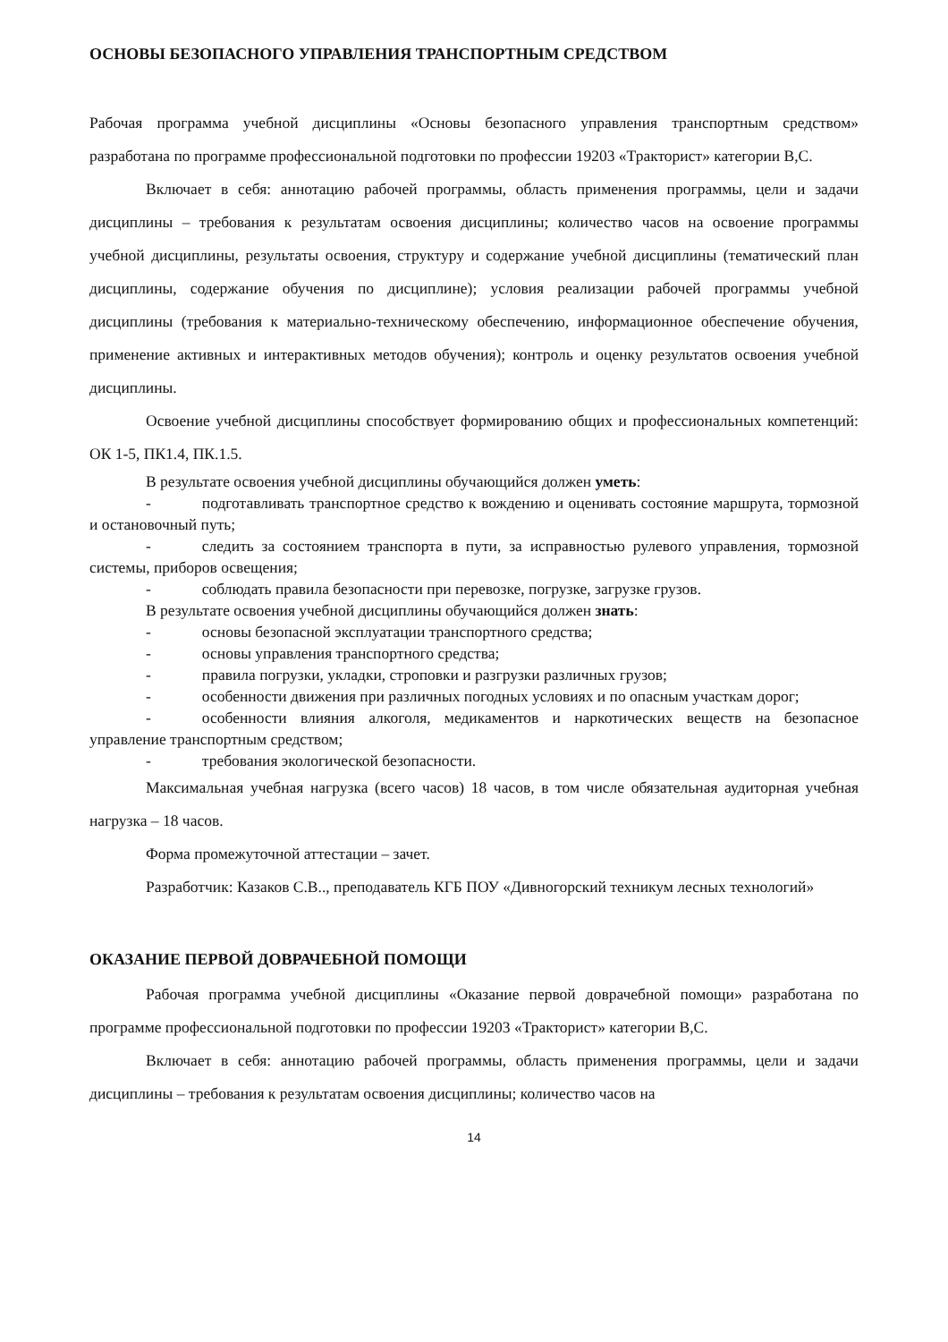ОСНОВЫ БЕЗОПАСНОГО УПРАВЛЕНИЯ ТРАНСПОРТНЫМ СРЕДСТВОМ
Рабочая программа учебной дисциплины «Основы безопасного управления транспортным средством» разработана по программе профессиональной подготовки по профессии 19203 «Тракторист» категории В,С.
Включает в себя: аннотацию рабочей программы, область применения программы, цели и задачи дисциплины – требования к результатам освоения дисциплины; количество часов на освоение программы учебной дисциплины, результаты освоения, структуру и содержание учебной дисциплины (тематический план дисциплины, содержание обучения по дисциплине); условия реализации рабочей программы учебной дисциплины (требования к материально-техническому обеспечению, информационное обеспечение обучения, применение активных и интерактивных методов обучения); контроль и оценку результатов освоения учебной дисциплины.
Освоение учебной дисциплины способствует формированию общих и профессиональных компетенций: ОК 1-5, ПК1.4, ПК.1.5.
В результате освоения учебной дисциплины обучающийся должен уметь:
- подготавливать транспортное средство к вождению и оценивать состояние маршрута, тормозной и остановочный путь;
- следить за состоянием транспорта в пути, за исправностью рулевого управления, тормозной системы, приборов освещения;
- соблюдать правила безопасности при перевозке, погрузке, загрузке грузов.
В результате освоения учебной дисциплины обучающийся должен знать:
- основы безопасной эксплуатации транспортного средства;
- основы управления транспортного средства;
- правила погрузки, укладки, строповки и разгрузки различных грузов;
- особенности движения при различных погодных условиях и по опасным участкам дорог;
- особенности влияния алкоголя, медикаментов и наркотических веществ на безопасное управление транспортным средством;
- требования экологической безопасности.
Максимальная учебная нагрузка (всего часов) 18 часов, в том числе обязательная аудиторная учебная нагрузка – 18 часов.
Форма промежуточной аттестации – зачет.
Разработчик: Казаков С.В.., преподаватель КГБ ПОУ «Дивногорский техникум лесных технологий»
ОКАЗАНИЕ ПЕРВОЙ ДОВРАЧЕБНОЙ ПОМОЩИ
Рабочая программа учебной дисциплины «Оказание первой доврачебной помощи» разработана по программе профессиональной подготовки по профессии 19203 «Тракторист» категории В,С.
Включает в себя: аннотацию рабочей программы, область применения программы, цели и задачи дисциплины – требования к результатам освоения дисциплины; количество часов на
14